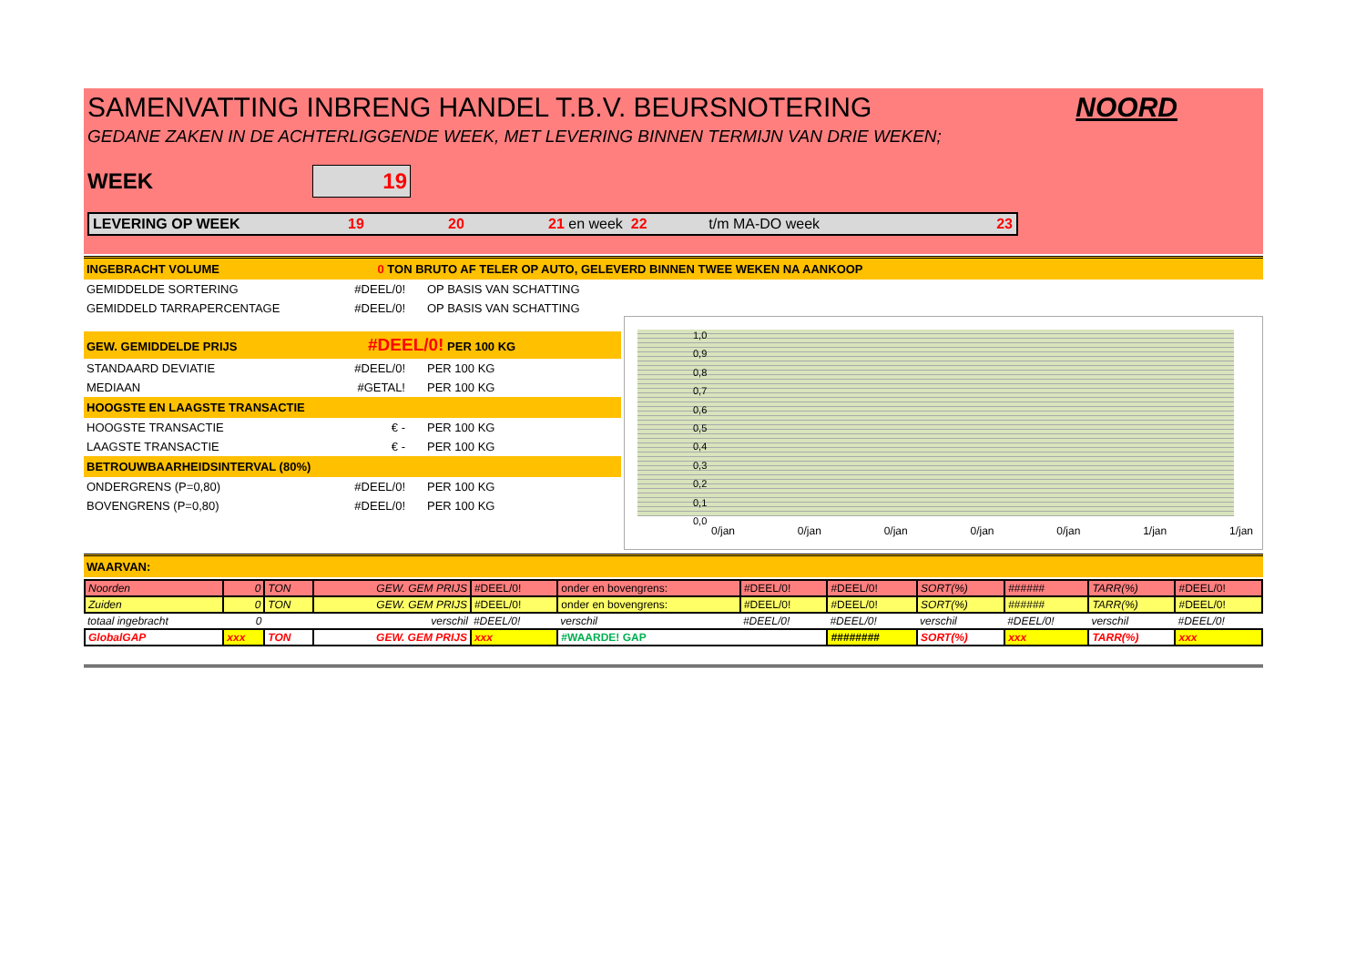SAMENVATTING INBRENG HANDEL T.B.V. BEURSNOTERING NOORD
GEDANE ZAKEN IN DE ACHTERLIGGENDE WEEK, MET LEVERING BINNEN TERMIJN VAN DRIE WEKEN;
WEEK
19
LEVERING OP WEEK 19 20 21 en week 22 t/m MA-DO week 23
INGEBRACHT VOLUME 0 TON BRUTO AF TELER OP AUTO, GELEVERD BINNEN TWEE WEKEN NA AANKOOP
GEMIDDELDE SORTERING #DEEL/0! OP BASIS VAN SCHATTING
GEMIDDELD TARRAPERCENTAGE #DEEL/0! OP BASIS VAN SCHATTING
GEW. GEMIDDELDE PRIJS #DEEL/0! PER 100 KG
STANDAARD DEVIATIE #DEEL/0! PER 100 KG
MEDIAAN #GETAL! PER 100 KG
HOOGSTE EN LAAGSTE TRANSACTIE
HOOGSTE TRANSACTIE € - PER 100 KG
LAAGSTE TRANSACTIE € - PER 100 KG
BETROUWBAARHEIDSINTERVAL (80%)
ONDERGRENS (P=0,80) #DEEL/0! PER 100 KG
BOVENGRENS (P=0,80) #DEEL/0! PER 100 KG
1,0
0,9
0,8
0,7
0,6
0,5
0,4
0,3
0,2
0,1
0,0
0/jan 0/jan 0/jan 0/jan 0/jan 1/jan 1/jan
WAARVAN:
| Noorden | 0 | TON | GEW. GEM PRIJS | #DEEL/0! | onder en bovengrens: | #DEEL/0! | #DEEL/0! | SORT(%) | ###### | TARR(%) | #DEEL/0! |
| Zuiden | 0 | TON | GEW. GEM PRIJS | #DEEL/0! | onder en bovengrens: | #DEEL/0! | #DEEL/0! | SORT(%) | ###### | TARR(%) | #DEEL/0! |
| totaal ingebracht | 0 | | verschil | #DEEL/0! | verschil | #DEEL/0! | #DEEL/0! | verschil | #DEEL/0! | verschil | #DEEL/0! |
| GlobalGAP | xxx | TON | GEW. GEM PRIJS | xxx | #WAARDE! GAP | | ######## | SORT(%) | xxx | TARR(%) | xxx |